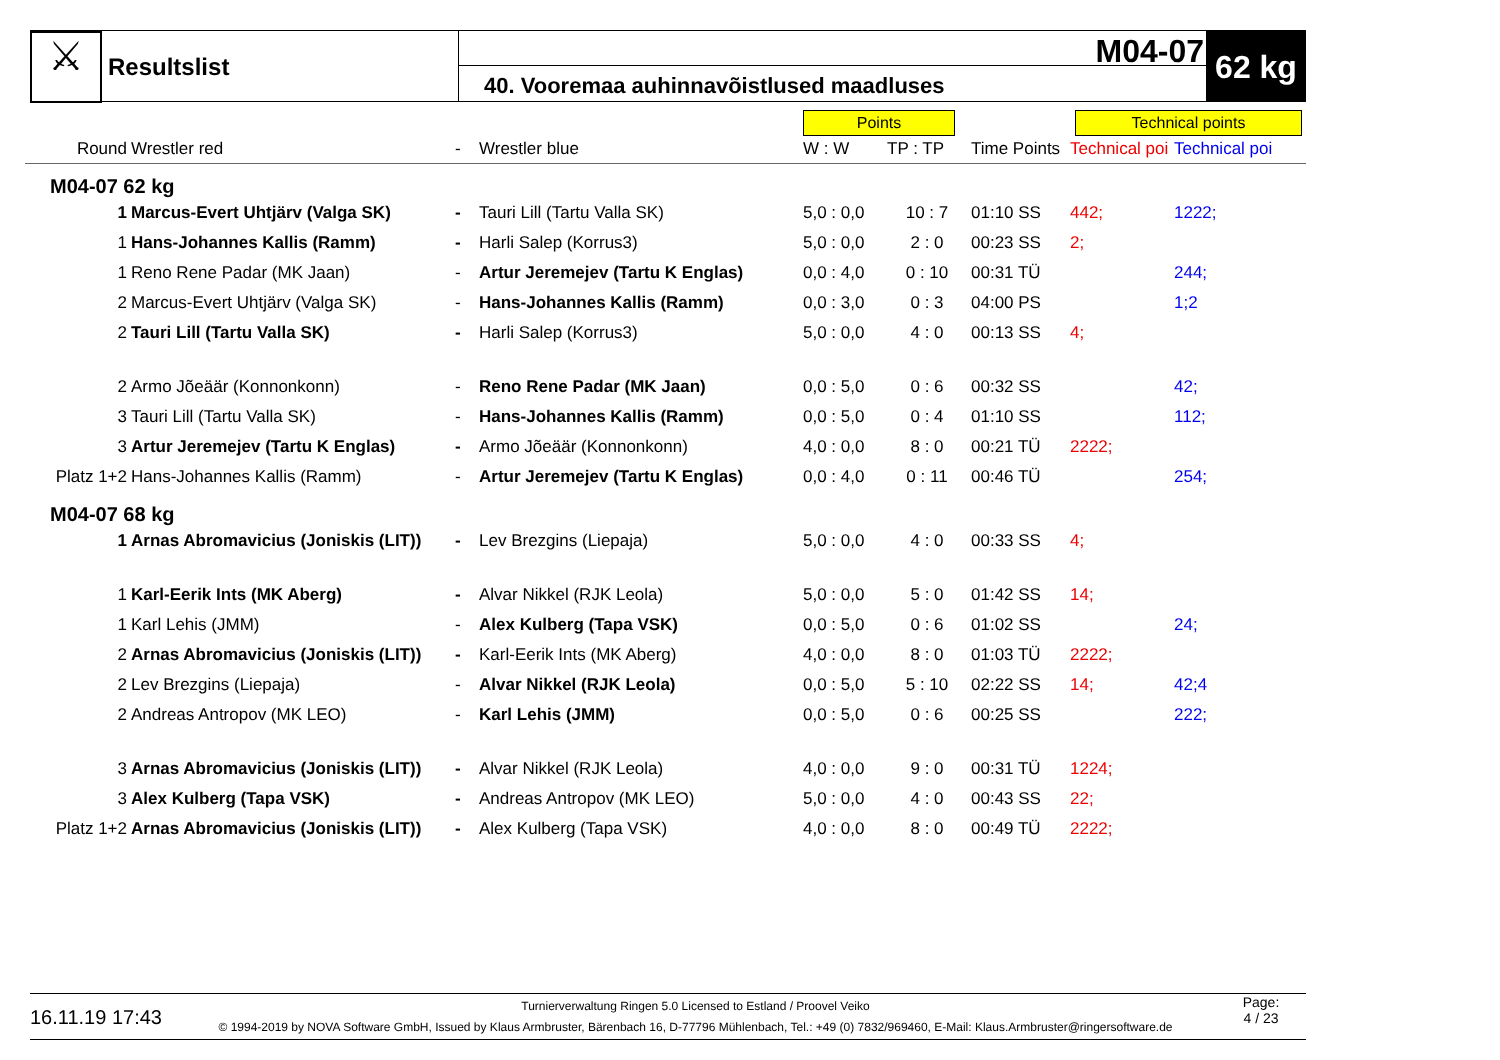⚔
Resultslist
M04-07
40. Vooremaa auhinnavõistlused maadluses
62 kg
Points Technical points
| Round | Wrestler red | - | Wrestler blue | W : W | TP : TP | Time Points | Technical poi | Technical poi |
| --- | --- | --- | --- | --- | --- | --- | --- | --- |
| M04-07 62 kg | | | | | | | | |
| 1 | Marcus-Evert Uhtjärv (Valga SK) | - | Tauri Lill (Tartu Valla SK) | 5,0 : 0,0 | 10 : 7 | 01:10 SS | 442; | 1222; |
| 1 | Hans-Johannes Kallis (Ramm) | - | Harli Salep (Korrus3) | 5,0 : 0,0 | 2 : 0 | 00:23 SS | 2; | |
| 1 | Reno Rene Padar (MK Jaan) | - | Artur Jeremejev (Tartu K Englas) | 0,0 : 4,0 | 0 : 10 | 00:31 TÜ | | 244; |
| 2 | Marcus-Evert Uhtjärv (Valga SK) | - | Hans-Johannes Kallis (Ramm) | 0,0 : 3,0 | 0 : 3 | 04:00 PS | | 1;2 |
| 2 | Tauri Lill (Tartu Valla SK) | - | Harli Salep (Korrus3) | 5,0 : 0,0 | 4 : 0 | 00:13 SS | 4; | |
| 2 | Armo Jõeäär (Konnonkonn) | - | Reno Rene Padar (MK Jaan) | 0,0 : 5,0 | 0 : 6 | 00:32 SS | | 42; |
| 3 | Tauri Lill (Tartu Valla SK) | - | Hans-Johannes Kallis (Ramm) | 0,0 : 5,0 | 0 : 4 | 01:10 SS | | 112; |
| 3 | Artur Jeremejev (Tartu K Englas) | - | Armo Jõeäär (Konnonkonn) | 4,0 : 0,0 | 8 : 0 | 00:21 TÜ | 2222; | |
| Platz 1+2 | Hans-Johannes Kallis (Ramm) | - | Artur Jeremejev (Tartu K Englas) | 0,0 : 4,0 | 0 : 11 | 00:46 TÜ | | 254; |
| M04-07 68 kg | | | | | | | | |
| 1 | Arnas Abromavicius (Joniskis (LIT)) | - | Lev Brezgins (Liepaja) | 5,0 : 0,0 | 4 : 0 | 00:33 SS | 4; | |
| 1 | Karl-Eerik Ints (MK Aberg) | - | Alvar Nikkel (RJK Leola) | 5,0 : 0,0 | 5 : 0 | 01:42 SS | 14; | |
| 1 | Karl Lehis (JMM) | - | Alex Kulberg (Tapa VSK) | 0,0 : 5,0 | 0 : 6 | 01:02 SS | | 24; |
| 2 | Arnas Abromavicius (Joniskis (LIT)) | - | Karl-Eerik Ints (MK Aberg) | 4,0 : 0,0 | 8 : 0 | 01:03 TÜ | 2222; | |
| 2 | Lev Brezgins (Liepaja) | - | Alvar Nikkel (RJK Leola) | 0,0 : 5,0 | 5 : 10 | 02:22 SS | 14; | 42;4 |
| 2 | Andreas Antropov (MK LEO) | - | Karl Lehis (JMM) | 0,0 : 5,0 | 0 : 6 | 00:25 SS | | 222; |
| 3 | Arnas Abromavicius (Joniskis (LIT)) | - | Alvar Nikkel (RJK Leola) | 4,0 : 0,0 | 9 : 0 | 00:31 TÜ | 1224; | |
| 3 | Alex Kulberg (Tapa VSK) | - | Andreas Antropov (MK LEO) | 5,0 : 0,0 | 4 : 0 | 00:43 SS | 22; | |
| Platz 1+2 | Arnas Abromavicius (Joniskis (LIT)) | - | Alex Kulberg (Tapa VSK) | 4,0 : 0,0 | 8 : 0 | 00:49 TÜ | 2222; | |
16.11.19 17:43
Turnierverwaltung Ringen 5.0 Licensed to Estland / Proovel Veiko
© 1994-2019 by NOVA Software GmbH, Issued by Klaus Armbruster, Bärenbach 16, D-77796 Mühlenbach, Tel.: +49 (0) 7832/969460, E-Mail: Klaus.Armbruster@ringersoftware.de
Page:
4 / 23